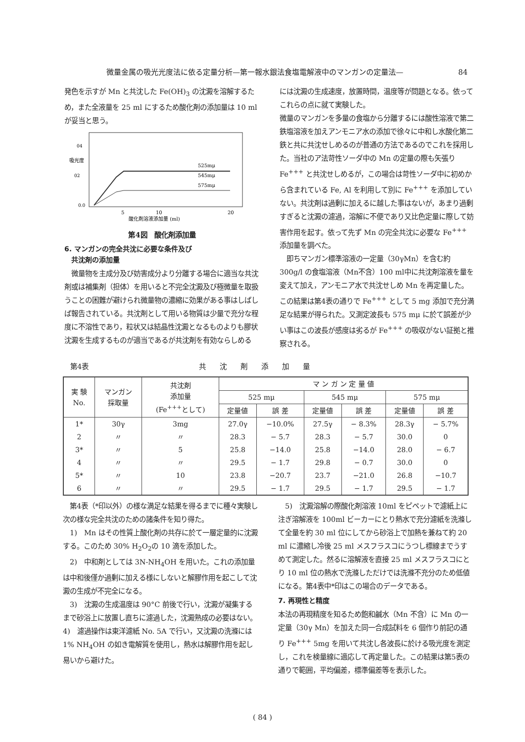微量金属の吸光光度法に依る定量分析—第一報水銀法食塩電解液中のマンガンの定量法— 84
発色を示すが Mn と共沈した Fe(OH)<sub>3</sub> の沈澱を溶解するため，また全液量を 25 ml にするため酸化剤の添加量は 10 ml が妥当と思う。
04
02
0.0
吸光度
525mμ
545mμ
575mμ
5
10
20
酸化剤溶液添加量 (ml)
第4図　酸化剤添加量
6. マンガンの完全共沈に必要な条件及び
　共沈剤の添加量
　微量物を主成分及び妨害成分より分離する場合に適当な共沈剤或は補集剤（担体）を用いると不完全沈澱及び極微量を取扱うことの困難が避けられ微量物の濃縮に効果がある事はしばしば報告されている。共沈剤として用いる物質は少量で充分な程度に不溶性であり，粒状又は結晶性沈澱となるものよりも膠状沈澱を生成するものが適当であるが共沈剤を有効ならしめる
には沈澱の生成速度，放置時間，温度等が問題となる。依ってこれらの点に就て実験した。
微量のマンガンを多量の食塩から分離するには酸性溶液で第二鉄塩溶液を加えアンモニア水の添加で徐々に中和し水酸化第二鉄と共に共沈せしめるのが普通の方法であるのでこれを採用した。当社のア法苛性ソーダ中の Mn の定量の際も矢張り Fe<sup>+++</sup> と共沈せしめるが，この場合は苛性ソーダ中に初めから含まれている Fe, Al を利用して別に Fe<sup>+++</sup> を添加していない。共沈剤は過剰に加えるに越した事はないが，あまり過剰すぎると沈澱の濾過，溶解に不便であり又比色定量に際して妨害作用を起す。依って先ず Mn の完全共沈に必要な Fe<sup>+++</sup> 添加量を調べた。
　即ちマンガン標準溶液の一定量（30γMn）を含む約 300g/l の食塩溶液（Mn不含）100 ml中に共沈剤溶液を量を変えて加え，アンモニア水で共沈せしめ Mn を再定量した。この結果は第4表の通りで Fe<sup>+++</sup> として 5 mg 添加で充分満足な結果が得られた。又測定波長も 575 mμ に於て誤差が少い事はこの波長が感度は劣るが Fe<sup>+++</sup> の吸収がない証拠と推察される。
第4表 共沈剤添加量
| 実 験 No. | マンガン 採取量 | 共沈剤 添加量 (Fe<sup>+++</sup>として) | マ ン ガ ン 定 量 値 | | | | | |
| --- | --- | --- | --- | --- | --- | --- | --- | --- |
| | | | 525 mμ | | 545 mμ | | 575 mμ | |
| | | | 定量値 | 誤 差 | 定量値 | 誤 差 | 定量値 | 誤 差 |
| 1* | 30γ | 3mg | 27.0γ | −10.0% | 27.5γ | − 8.3% | 28.3γ | − 5.7% |
| 2 | 〃 | 〃 | 28.3 | − 5.7 | 28.3 | − 5.7 | 30.0 | 0 |
| 3* | 〃 | 5 | 25.8 | −14.0 | 25.8 | −14.0 | 28.0 | − 6.7 |
| 4 | 〃 | 〃 | 29.5 | − 1.7 | 29.8 | − 0.7 | 30.0 | 0 |
| 5* | 〃 | 10 | 23.8 | −20.7 | 23.7 | −21.0 | 26.8 | −10.7 |
| 6 | 〃 | 〃 | 29.5 | − 1.7 | 29.5 | − 1.7 | 29.5 | − 1.7 |
　第4表（*印以外）の様な満足な結果を得るまでに種々実験し次の様な完全共沈のための諸条件を知り得た。
　1)　Mn はその性質上酸化剤の共存に於て一層定量的に沈澱する。このため 30% H<sub>2</sub>O<sub>2</sub>の 10 滴を添加した。
　2)　中和剤としては 3N-NH<sub>4</sub>OH を用いた。これの添加量は中和後僅か過剰に加える様にしないと解膠作用を起こして沈澱の生成が不完全になる。
　3)　沈澱の生成温度は 90°C 前後で行い，沈澱が凝集するまで砂浴上に放置し直ちに濾過した，沈澱熟成の必要はない。
4)　濾過操作は東洋濾紙 No. 5A で行い，又沈澱の洗滌には 1% NH<sub>4</sub>OH の如き電解質を使用し，熱水は解膠作用を起し易いから避けた。
　5)　沈澱溶解の際酸化剤溶液 10ml をピペットで濾紙上に注ぎ溶解液を 100ml ビーカーにとり熱水で充分濾紙を洗滌して全量を約 30 ml 位にしてから砂浴上で加熱を兼ねて約 20 ml に濃縮し冷後 25 ml メスフラスコにうつし標線までうすめて測定した。然るに溶解液を直接 25 ml メスフラスコにとり 10 ml 位の熱水で洗滌しただけでは洗滌不充分のため低値になる。第4表中*印はこの場合のデータである。
7. 再現性と精度
本法の再現精度を知るため飽和鹹水（Mn 不含）に Mn の一定量（30γ Mn）を加えた同一合成試料を 6 個作り前記の通り Fe<sup>+++</sup> 5mg を用いて共沈し各波長に於ける吸光度を測定し，これを検量線に適応して再定量した。この結果は第5表の通りで範囲，平均偏差，標準偏差等を表示した。
( 84 )